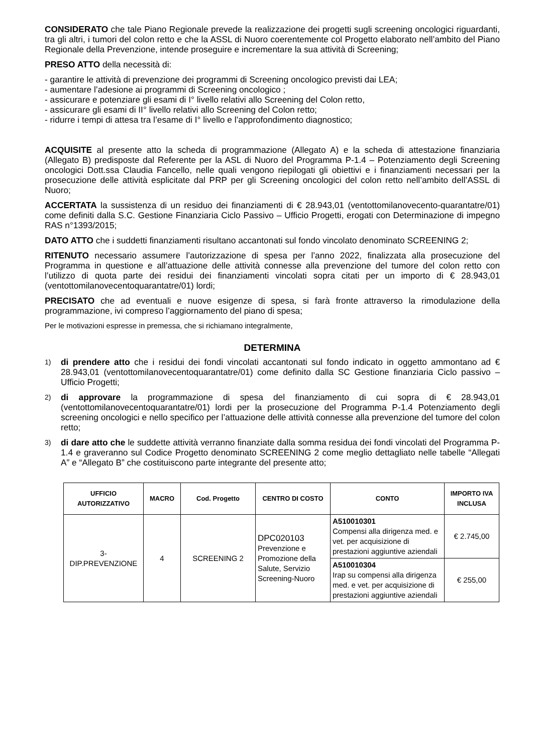CONSIDERATO che tale Piano Regionale prevede la realizzazione dei progetti sugli screening oncologici riguardanti, tra gli altri, i tumori del colon retto e che la ASSL di Nuoro coerentemente col Progetto elaborato nell’ambito del Piano Regionale della Prevenzione, intende proseguire e incrementare la sua attività di Screening;
PRESO ATTO della necessità di:
- garantire le attività di prevenzione dei programmi di Screening oncologico previsti dai LEA;
- aumentare l’adesione ai programmi di Screening oncologico ;
- assicurare e potenziare gli esami di I° livello relativi allo Screening del Colon retto,
- assicurare gli esami di II° livello relativi allo Screening del Colon retto;
- ridurre i tempi di attesa tra l’esame di I° livello e l’approfondimento diagnostico;
ACQUISITE al presente atto la scheda di programmazione (Allegato A) e la scheda di attestazione finanziaria (Allegato B) predisposte dal Referente per la ASL di Nuoro del Programma P-1.4 – Potenziamento degli Screening oncologici Dott.ssa Claudia Fancello, nelle quali vengono riepilogati gli obiettivi e i finanziamenti necessari per la prosecuzione delle attività esplicitate dal PRP per gli Screening oncologici del colon retto nell’ambito dell’ASSL di Nuoro;
ACCERTATA la sussistenza di un residuo dei finanziamenti di € 28.943,01 (ventottomilanovecento-quarantatre/01) come definiti dalla S.C. Gestione Finanziaria Ciclo Passivo – Ufficio Progetti, erogati con Determinazione di impegno RAS n°1393/2015;
DATO ATTO che i suddetti finanziamenti risultano accantonati sul fondo vincolato denominato SCREENING 2;
RITENUTO necessario assumere l’autorizzazione di spesa per l’anno 2022, finalizzata alla prosecuzione del Programma in questione e all’attuazione delle attività connesse alla prevenzione del tumore del colon retto con l’utilizzo di quota parte dei residui dei finanziamenti vincolati sopra citati per un importo di € 28.943,01 (ventottomilanovecentoquarantatre/01) lordi;
PRECISATO che ad eventuali e nuove esigenze di spesa, si farà fronte attraverso la rimodulazione della programmazione, ivi compreso l’aggiornamento del piano di spesa;
Per le motivazioni espresse in premessa, che si richiamano integralmente,
DETERMINA
1)
di prendere atto che i residui dei fondi vincolati accantonati sul fondo indicato in oggetto ammontano ad € 28.943,01 (ventottomilanovecentoquarantatre/01) come definito dalla SC Gestione finanziaria Ciclo passivo – Ufficio Progetti;
2)
di approvare la programmazione di spesa del finanziamento di cui sopra di € 28.943,01 (ventottomilanovecentoquarantatre/01) lordi per la prosecuzione del Programma P-1.4 Potenziamento degli screening oncologici e nello specifico per l’attuazione delle attività connesse alla prevenzione del tumore del colon retto;
3)
di dare atto che le suddette attività verranno finanziate dalla somma residua dei fondi vincolati del Programma P- 1.4 e graveranno sul Codice Progetto denominato SCREENING 2 come meglio dettagliato nelle tabelle “Allegati A” e “Allegato B” che costituiscono parte integrante del presente atto;
| UFFICIO AUTORIZZATIVO | MACRO | Cod. Progetto | CENTRO DI COSTO | CONTO | IMPORTO IVA INCLUSA |
| --- | --- | --- | --- | --- | --- |
| 3- DIP.PREVENZIONE | 4 | SCREENING 2 | DPC020103 Prevenzione e Promozione della Salute, Servizio Screening-Nuoro | A510010301 Compensi alla dirigenza med. e vet. per acquisizione di prestazioni aggiuntive aziendali | € 2.745,00 |
| | | | | A510010304 Irap su compensi alla dirigenza med. e vet. per acquisizione di prestazioni aggiuntive aziendali | € 255,00 |